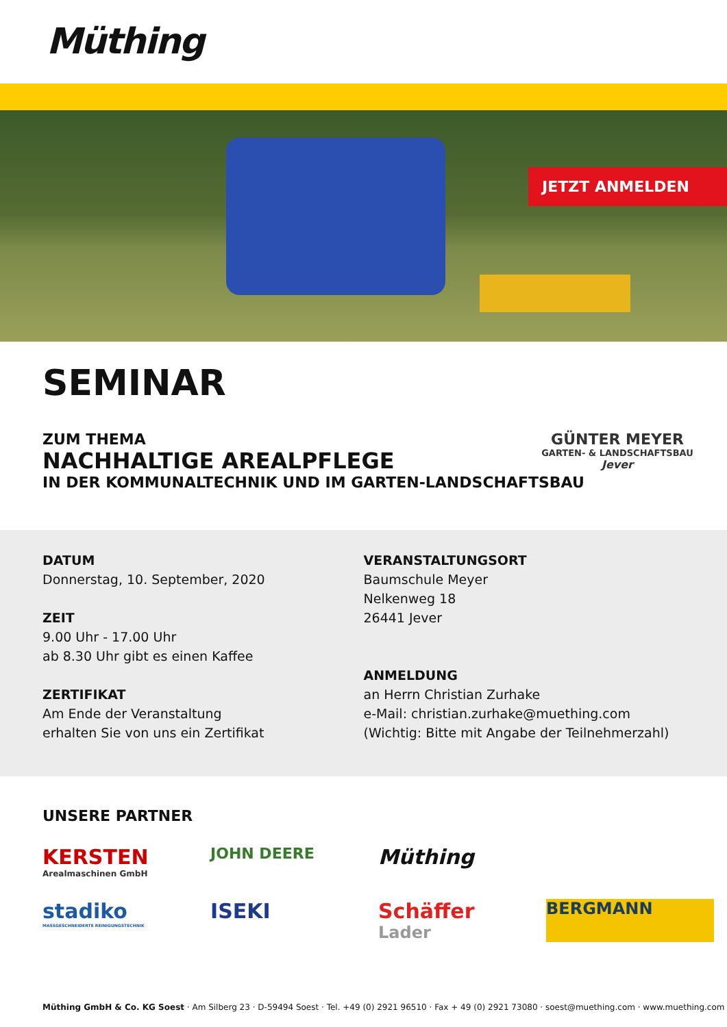Müthing
JETZT ANMELDEN
SEMINAR
ZUM THEMA
NACHHALTIGE AREALPFLEGE
IN DER KOMMUNALTECHNIK UND IM GARTEN-LANDSCHAFTSBAU
GÜNTER MEYER
GARTEN- & LANDSCHAFTSBAU
Jever
DATUM
Donnerstag, 10. September, 2020
ZEIT
9.00 Uhr - 17.00 Uhr
ab 8.30 Uhr gibt es einen Kaffee
ZERTIFIKAT
Am Ende der Veranstaltung
erhalten Sie von uns ein Zertifikat
VERANSTALTUNGSORT
Baumschule Meyer
Nelkenweg 18
26441 Jever
ANMELDUNG
an Herrn Christian Zurhake
e-Mail: christian.zurhake@muething.com
(Wichtig: Bitte mit Angabe der Teilnehmerzahl)
UNSERE PARTNER
KERSTEN
Arealmaschinen GmbH
JOHN DEERE
Müthing
stadiko
MASSGESCHNEIDERTE REINIGUNGSTECHNIK
ISEKI
Schäffer
Lader
BERGMANN
Müthing GmbH & Co. KG Soest · Am Silberg 23 · D-59494 Soest · Tel. +49 (0) 2921 96510 · Fax + 49 (0) 2921 73080 · soest@muething.com · www.muething.com